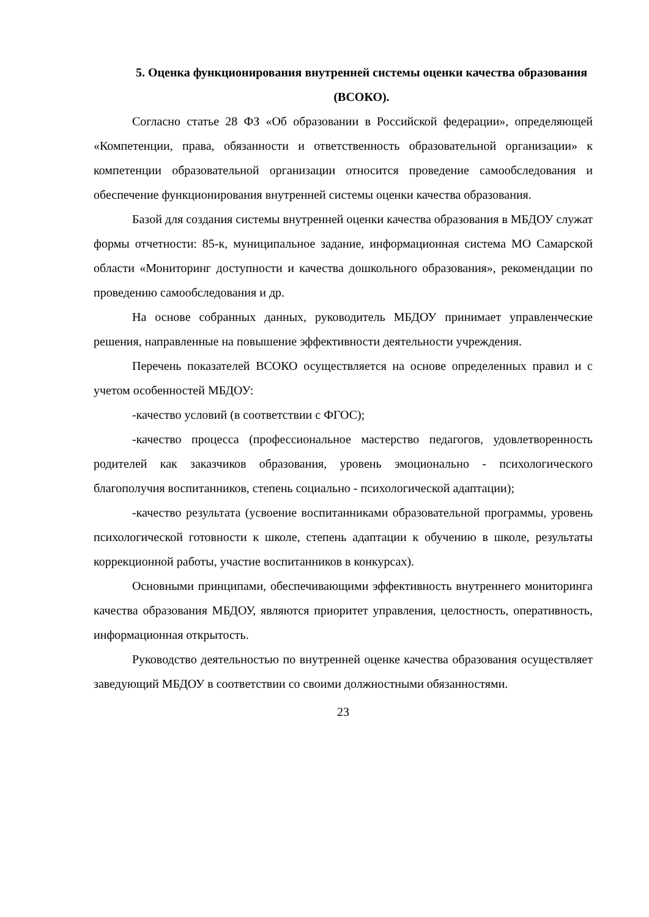5. Оценка функционирования внутренней системы оценки качества образования (ВСОКО).
Согласно статье 28 ФЗ «Об образовании в Российской федерации», определяющей «Компетенции, права, обязанности и ответственность образовательной организации» к компетенции образовательной организации относится проведение самообследования и обеспечение функционирования внутренней системы оценки качества образования.
Базой для создания системы внутренней оценки качества образования в МБДОУ служат формы отчетности: 85-к, муниципальное задание, информационная система МО Самарской области «Мониторинг доступности и качества дошкольного образования», рекомендации по проведению самообследования и др.
На основе собранных данных, руководитель МБДОУ принимает управленческие решения, направленные на повышение эффективности деятельности учреждения.
Перечень показателей ВСОКО осуществляется на основе определенных правил и с учетом особенностей МБДОУ:
-качество условий (в соответствии с ФГОС);
-качество процесса (профессиональное мастерство педагогов, удовлетворенность родителей как заказчиков образования, уровень эмоционально - психологического благополучия воспитанников, степень социально - психологической адаптации);
-качество результата (усвоение воспитанниками образовательной программы, уровень психологической готовности к школе, степень адаптации к обучению в школе, результаты коррекционной работы, участие воспитанников в конкурсах).
Основными принципами, обеспечивающими эффективность внутреннего мониторинга качества образования МБДОУ, являются приоритет управления, целостность, оперативность, информационная открытость.
Руководство деятельностью по внутренней оценке качества образования осуществляет заведующий МБДОУ в соответствии со своими должностными обязанностями.
23